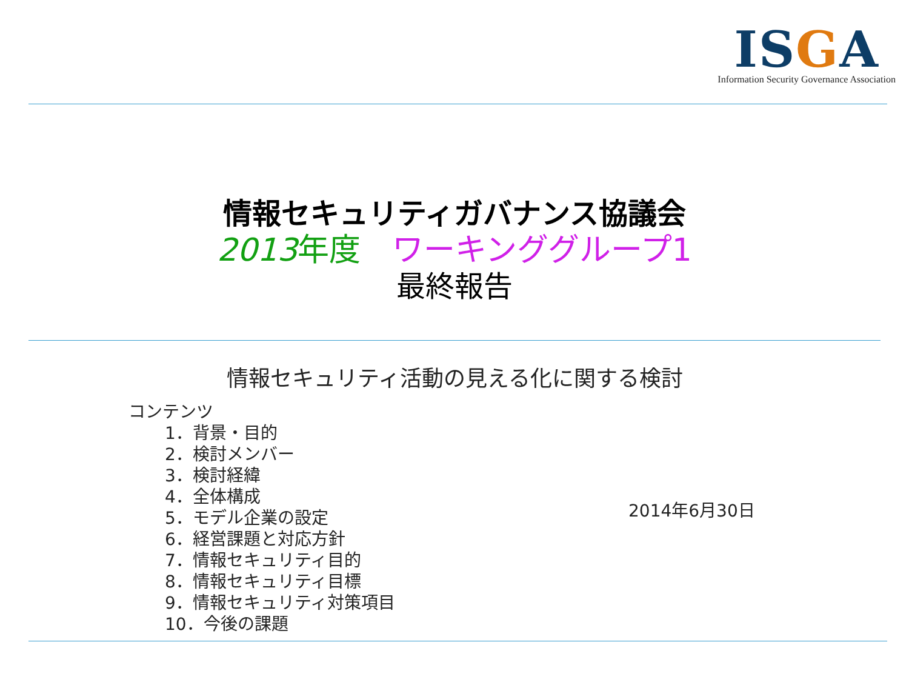ISGA
Information Security Governance Association
情報セキュリティガバナンス協議会
2013 年度　ワーキンググループ1
最終報告
情報セキュリティ活動の見える化に関する検討
コンテンツ
1．背景・目的
2．検討メンバー
3．検討経緯
4．全体構成
5．モデル企業の設定
6．経営課題と対応方針
7．情報セキュリティ目的
8．情報セキュリティ目標
9．情報セキュリティ対策項目
10．今後の課題
2014年6月30日